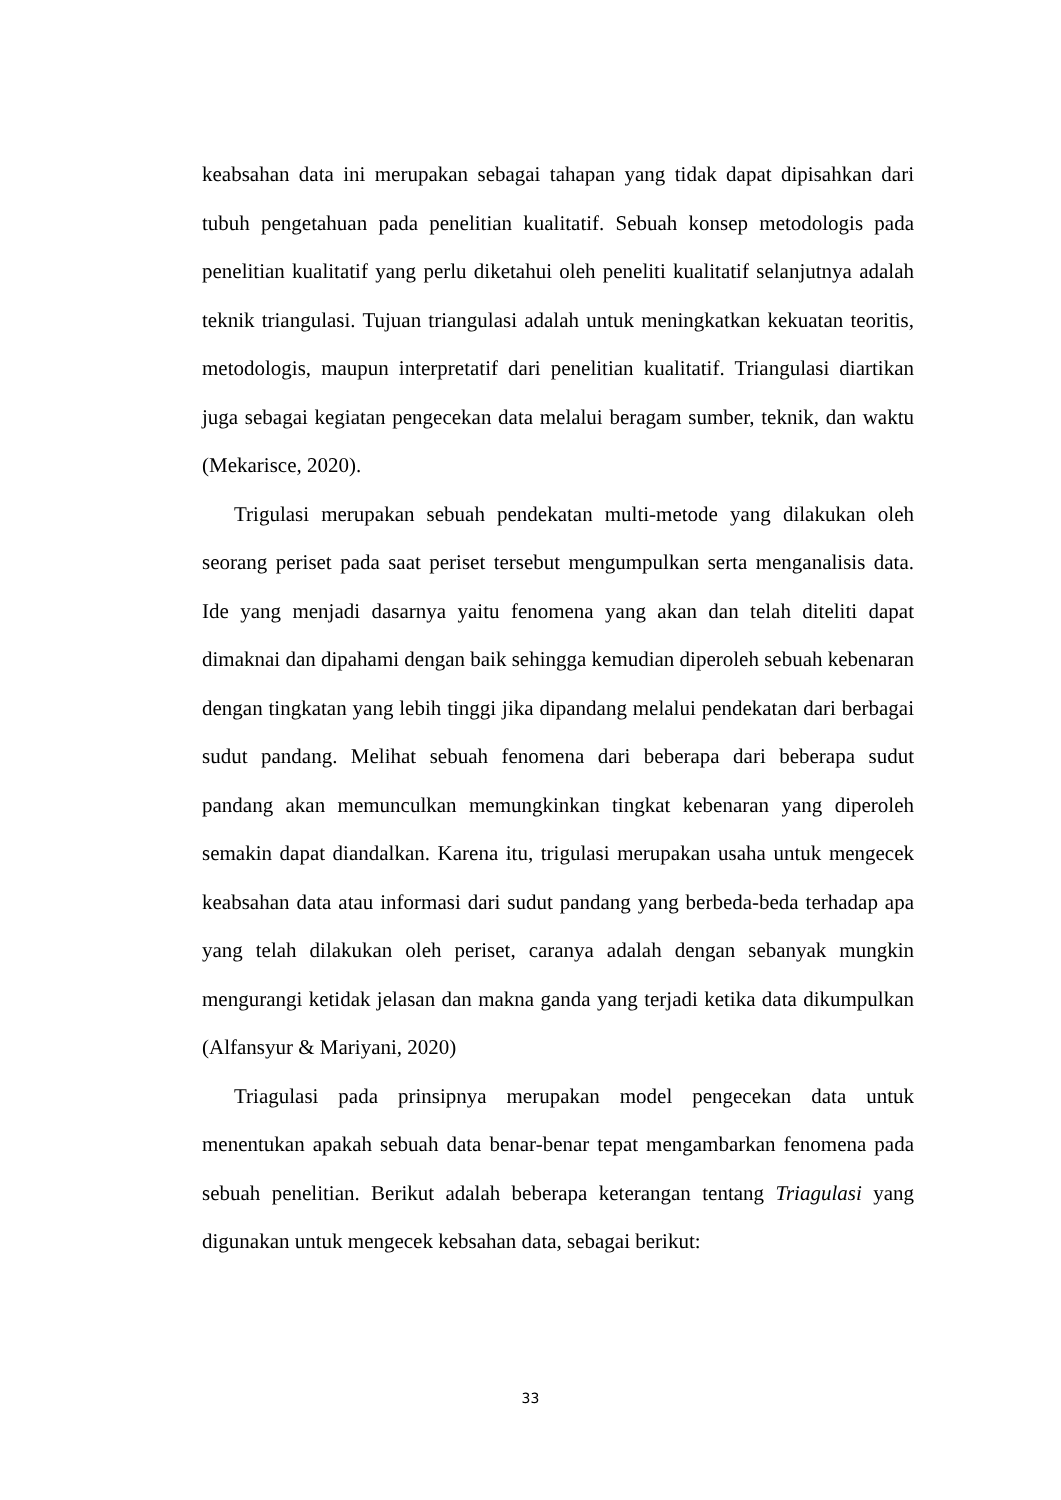keabsahan data ini merupakan sebagai tahapan yang tidak dapat dipisahkan dari tubuh pengetahuan pada penelitian kualitatif. Sebuah konsep metodologis pada penelitian kualitatif yang perlu diketahui oleh peneliti kualitatif selanjutnya adalah teknik triangulasi. Tujuan triangulasi adalah untuk meningkatkan kekuatan teoritis, metodologis, maupun interpretatif dari penelitian kualitatif. Triangulasi diartikan juga sebagai kegiatan pengecekan data melalui beragam sumber, teknik, dan waktu (Mekarisce, 2020).
Trigulasi merupakan sebuah pendekatan multi-metode yang dilakukan oleh seorang periset pada saat periset tersebut mengumpulkan serta menganalisis data. Ide yang menjadi dasarnya yaitu fenomena yang akan dan telah diteliti dapat dimaknai dan dipahami dengan baik sehingga kemudian diperoleh sebuah kebenaran dengan tingkatan yang lebih tinggi jika dipandang melalui pendekatan dari berbagai sudut pandang. Melihat sebuah fenomena dari beberapa dari beberapa sudut pandang akan memunculkan memungkinkan tingkat kebenaran yang diperoleh semakin dapat diandalkan. Karena itu, trigulasi merupakan usaha untuk mengecek keabsahan data atau informasi dari sudut pandang yang berbeda-beda terhadap apa yang telah dilakukan oleh periset, caranya adalah dengan sebanyak mungkin mengurangi ketidak jelasan dan makna ganda yang terjadi ketika data dikumpulkan (Alfansyur & Mariyani, 2020)
Triagulasi pada prinsipnya merupakan model pengecekan data untuk menentukan apakah sebuah data benar-benar tepat mengambarkan fenomena pada sebuah penelitian. Berikut adalah beberapa keterangan tentang Triagulasi yang digunakan untuk mengecek kebsahan data, sebagai berikut:
33